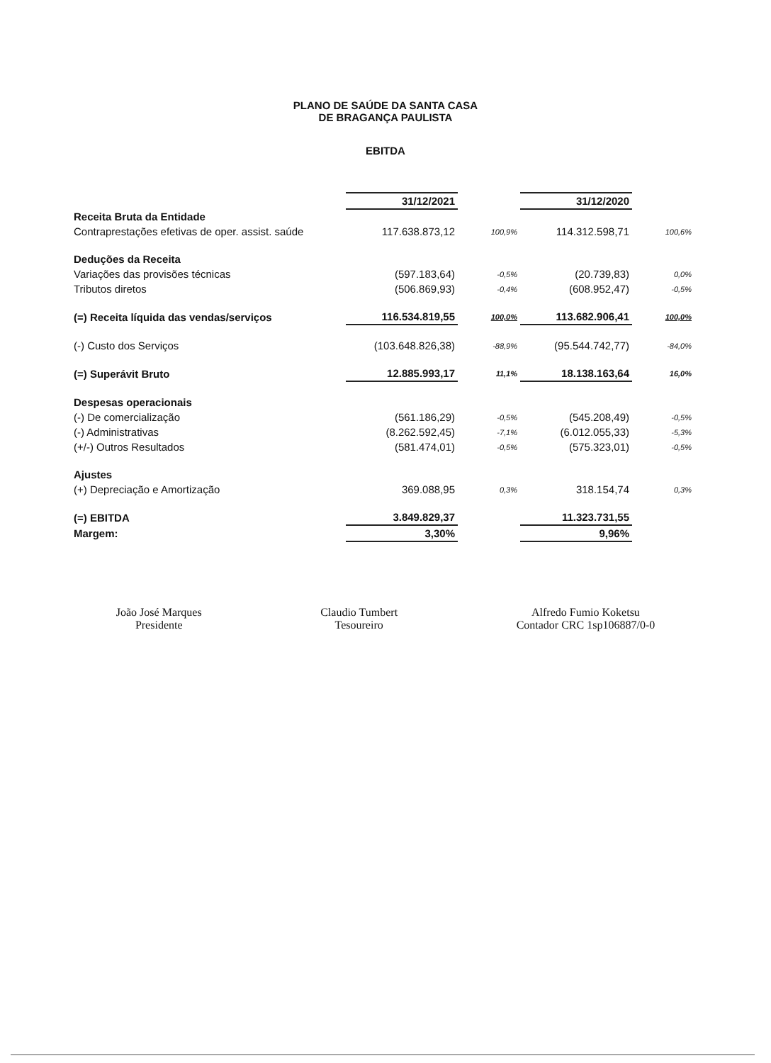PLANO DE SAÚDE DA SANTA CASA
DE BRAGANÇA PAULISTA
EBITDA
| | 31/12/2021 | | 31/12/2020 | |
| Receita Bruta da Entidade | | | | |
| Contraprestações efetivas de oper. assist. saúde | 117.638.873,12 | 100,9% | 114.312.598,71 | 100,6% |
| Deduções da Receita | | | | |
| Variações das provisões técnicas | (597.183,64) | -0,5% | (20.739,83) | 0,0% |
| Tributos diretos | (506.869,93) | -0,4% | (608.952,47) | -0,5% |
| (=) Receita líquida das vendas/serviços | 116.534.819,55 | 100,0% | 113.682.906,41 | 100,0% |
| (-) Custo dos Serviços | (103.648.826,38) | -88,9% | (95.544.742,77) | -84,0% |
| (=) Superávit Bruto | 12.885.993,17 | 11,1% | 18.138.163,64 | 16,0% |
| Despesas operacionais | | | | |
| (-) De comercialização | (561.186,29) | -0,5% | (545.208,49) | -0,5% |
| (-) Administrativas | (8.262.592,45) | -7,1% | (6.012.055,33) | -5,3% |
| (+/-) Outros Resultados | (581.474,01) | -0,5% | (575.323,01) | -0,5% |
| Ajustes | | | | |
| (+) Depreciação e Amortização | 369.088,95 | 0,3% | 318.154,74 | 0,3% |
| (=) EBITDA | 3.849.829,37 | | 11.323.731,55 | |
| Margem: | 3,30% | | 9,96% | |
João José Marques
Presidente
Claudio Tumbert
Tesoureiro
Alfredo Fumio Koketsu
Contador CRC 1sp106887/0-0